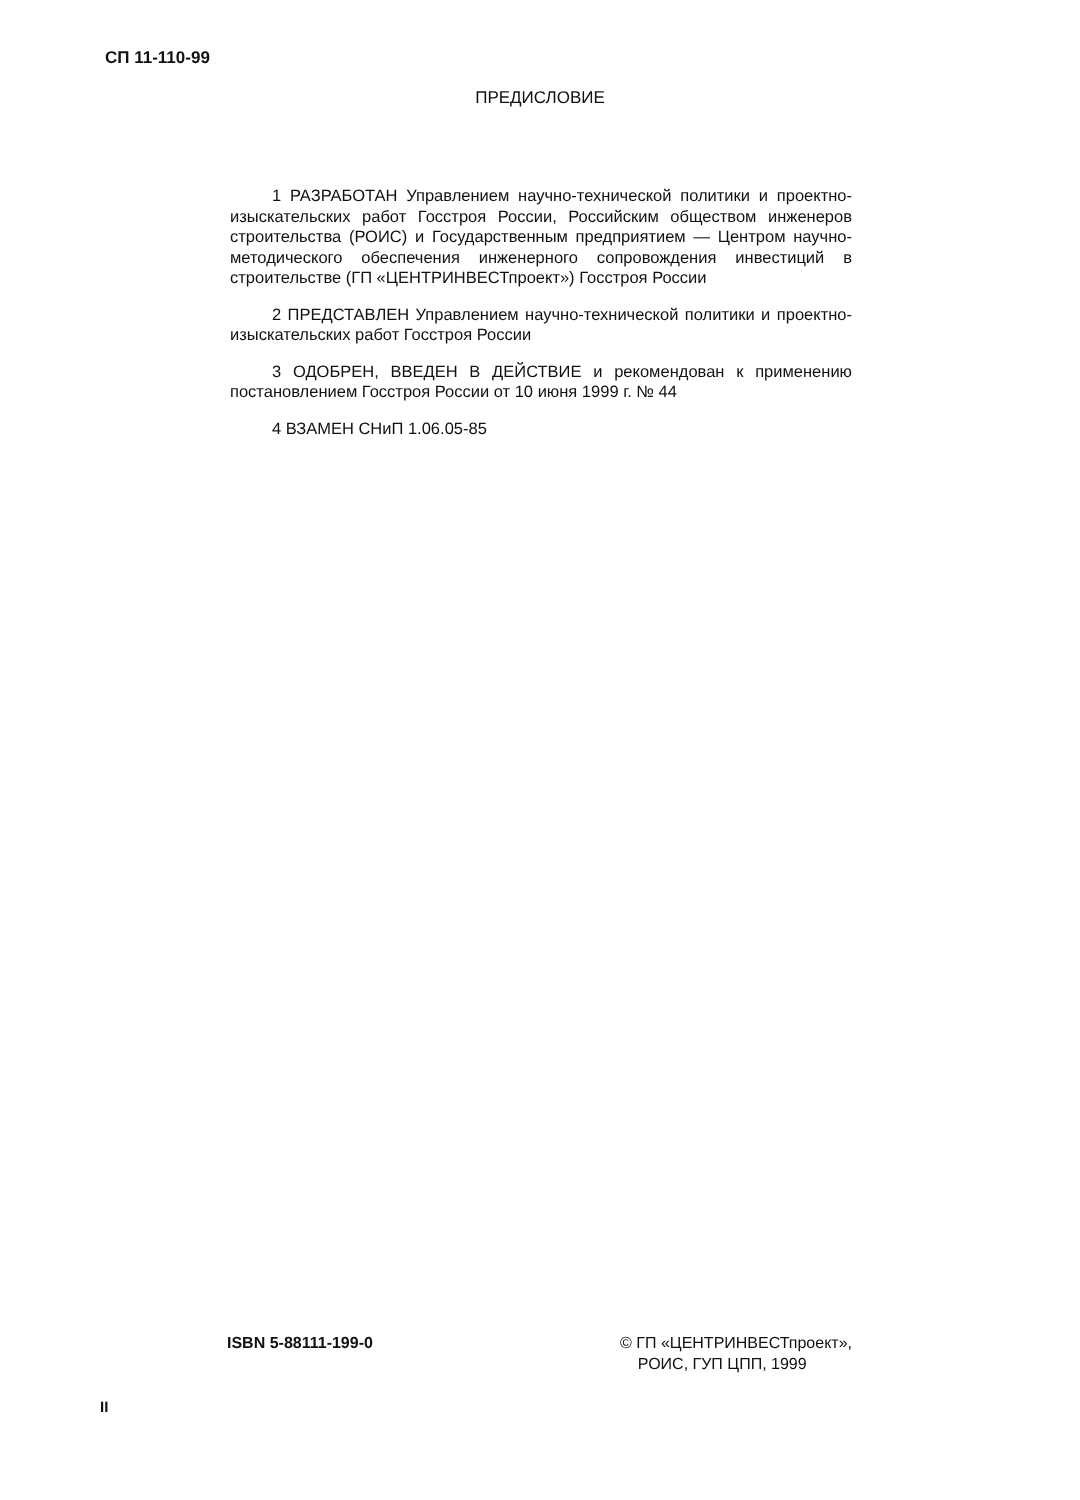СП 11-110-99
ПРЕДИСЛОВИЕ
1 РАЗРАБОТАН Управлением научно-технической политики и проектно-изыскательских работ Госстроя России, Российским обществом инженеров строительства (РОИС) и Государственным предприятием — Центром научно-методического обеспечения инженерного сопровождения инвестиций в строительстве (ГП «ЦЕНТРИНВЕСТпроект») Госстроя России
2 ПРЕДСТАВЛЕН Управлением научно-технической политики и проектно-изыскательских работ Госстроя России
3 ОДОБРЕН, ВВЕДЕН В ДЕЙСТВИЕ и рекомендован к применению постановлением Госстроя России от 10 июня 1999 г. № 44
4 ВЗАМЕН СНиП 1.06.05-85
ISBN 5-88111-199-0 © ГП «ЦЕНТРИНВЕСТпроект»,
РОИС, ГУП ЦПП, 1999
II